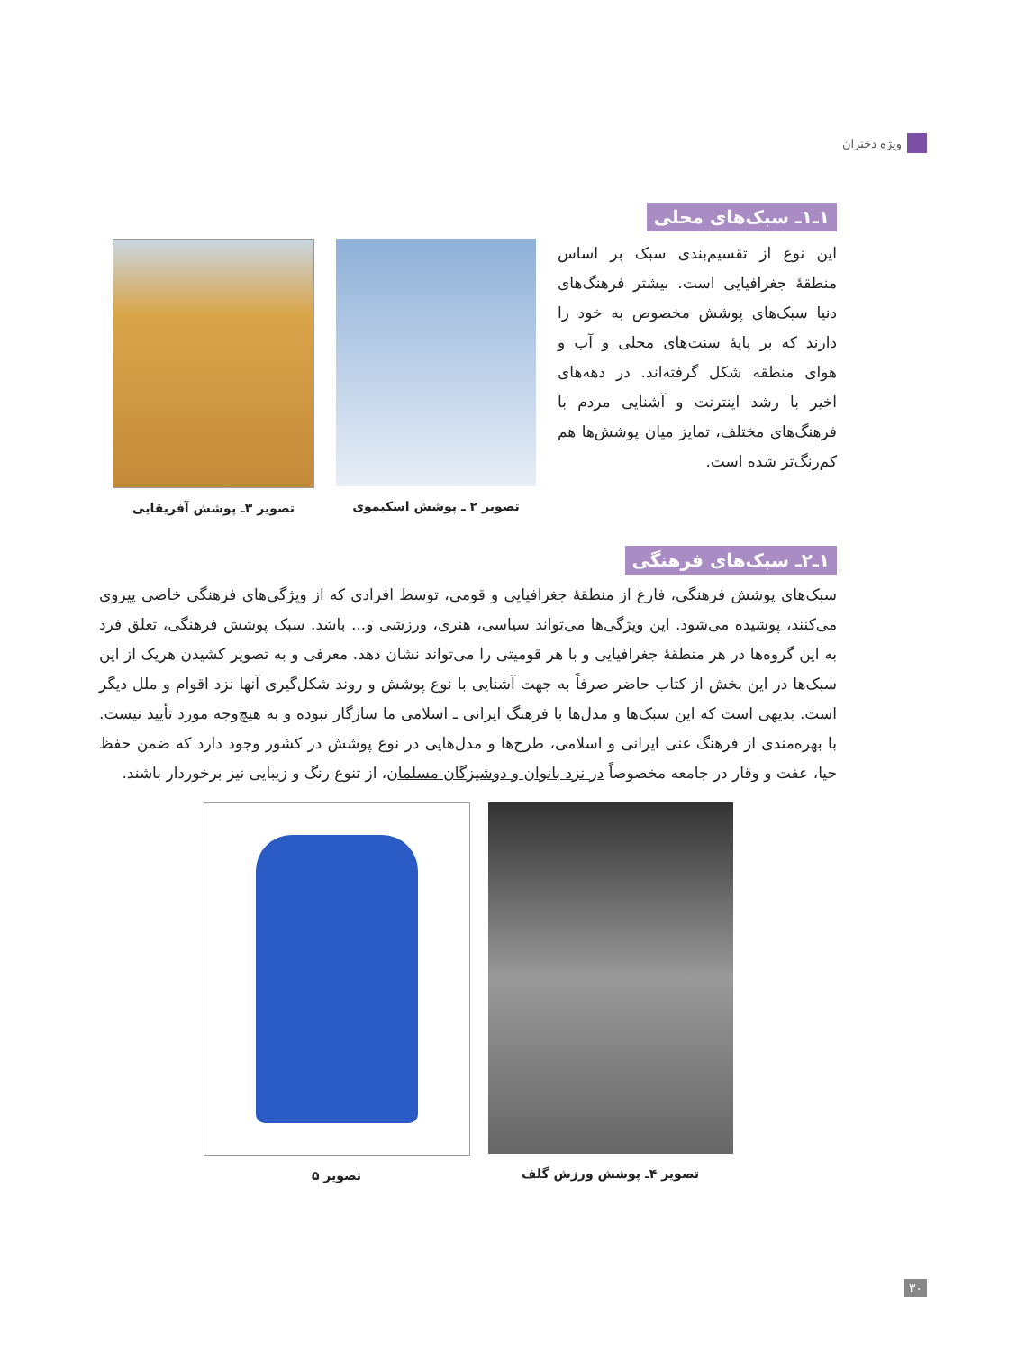ویژه دختران
۱ـ۱ـ سبک‌های محلی
این نوع از تقسیم‌بندی سبک بر اساس منطقهٔ جغرافیایی است. بیشتر فرهنگ‌های دنیا سبک‌های پوشش مخصوص به خود را دارند که بر پایهٔ سنت‌های محلی و آب و هوای منطقه شکل گرفته‌اند. در دهه‌های اخیر با رشد اینترنت و آشنایی مردم با فرهنگ‌های مختلف، تمایز میان پوشش‌ها هم کم‌رنگ‌تر شده است.
تصویر ۲ ـ پوشش اسکیموی تصویر ۳ـ پوشش آفریقایی
۱ـ۲ـ سبک‌های فرهنگی
سبک‌های پوشش فرهنگی، فارغ از منطقهٔ جغرافیایی و قومی، توسط افرادی که از ویژگی‌های فرهنگی خاصی پیروی می‌کنند، پوشیده می‌شود. این ویژگی‌ها می‌تواند سیاسی، هنری، ورزشی و... باشد. سبک پوشش فرهنگی، تعلق فرد به این گروه‌ها در هر منطقهٔ جغرافیایی و با هر قومیتی را می‌تواند نشان دهد. معرفی و به تصویر کشیدن هریک از این سبک‌ها در این بخش از کتاب حاضر صرفاً به جهت آشنایی با نوع پوشش و روند شکل‌گیری آنها نزد اقوام و ملل دیگر است. بدیهی است که این سبک‌ها و مدل‌ها با فرهنگ ایرانی ـ اسلامی ما سازگار نبوده و به هیچ‌وجه مورد تأیید نیست. با بهره‌مندی از فرهنگ غنی ایرانی و اسلامی، طرح‌ها و مدل‌هایی در نوع پوشش در کشور وجود دارد که ضمن حفظ حیا، عفت و وقار در جامعه مخصوصاً در نزد بانوان و دوشیزگان مسلمان، از تنوع رنگ و زیبایی نیز برخوردار باشند.
تصویر ۴ـ پوشش ورزش گلف تصویر ۵
۳۰